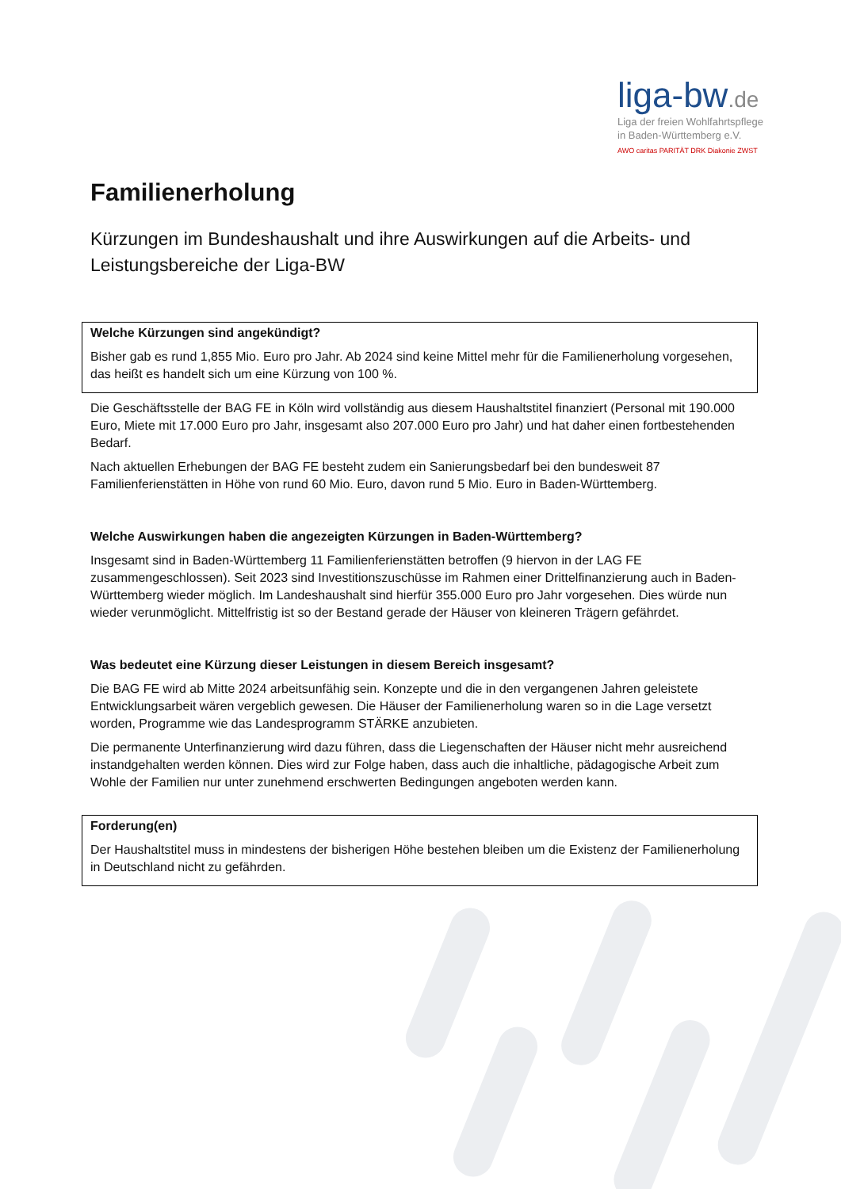liga-bw.de
Liga der freien Wohlfahrtspflege
in Baden-Württemberg e.V.
AWO caritas PARITÄT DRK Diakonie ZWST
Familienerholung
Kürzungen im Bundeshaushalt und ihre Auswirkungen auf die Arbeits- und Leistungsbereiche der Liga-BW
Welche Kürzungen sind angekündigt?
Bisher gab es rund 1,855 Mio. Euro pro Jahr. Ab 2024 sind keine Mittel mehr für die Familienerholung vorgesehen, das heißt es handelt sich um eine Kürzung von 100 %.
Die Geschäftsstelle der BAG FE in Köln wird vollständig aus diesem Haushaltstitel finanziert (Personal mit 190.000 Euro, Miete mit 17.000 Euro pro Jahr, insgesamt also 207.000 Euro pro Jahr) und hat daher einen fortbestehenden Bedarf.
Nach aktuellen Erhebungen der BAG FE besteht zudem ein Sanierungsbedarf bei den bundesweit 87 Familienferienstätten in Höhe von rund 60 Mio. Euro, davon rund 5 Mio. Euro in Baden-Württemberg.
Welche Auswirkungen haben die angezeigten Kürzungen in Baden-Württemberg?
Insgesamt sind in Baden-Württemberg 11 Familienferienstätten betroffen (9 hiervon in der LAG FE zusammengeschlossen). Seit 2023 sind Investitionszuschüsse im Rahmen einer Drittelfinanzierung auch in Baden-Württemberg wieder möglich. Im Landeshaushalt sind hierfür 355.000 Euro pro Jahr vorgesehen. Dies würde nun wieder verunmöglicht. Mittelfristig ist so der Bestand gerade der Häuser von kleineren Trägern gefährdet.
Was bedeutet eine Kürzung dieser Leistungen in diesem Bereich insgesamt?
Die BAG FE wird ab Mitte 2024 arbeitsunfähig sein. Konzepte und die in den vergangenen Jahren geleistete Entwicklungsarbeit wären vergeblich gewesen. Die Häuser der Familienerholung waren so in die Lage versetzt worden, Programme wie das Landesprogramm STÄRKE anzubieten.
Die permanente Unterfinanzierung wird dazu führen, dass die Liegenschaften der Häuser nicht mehr ausreichend instandgehalten werden können. Dies wird zur Folge haben, dass auch die inhaltliche, pädagogische Arbeit zum Wohle der Familien nur unter zunehmend erschwerten Bedingungen angeboten werden kann.
Forderung(en)
Der Haushaltstitel muss in mindestens der bisherigen Höhe bestehen bleiben um die Existenz der Familienerholung in Deutschland nicht zu gefährden.